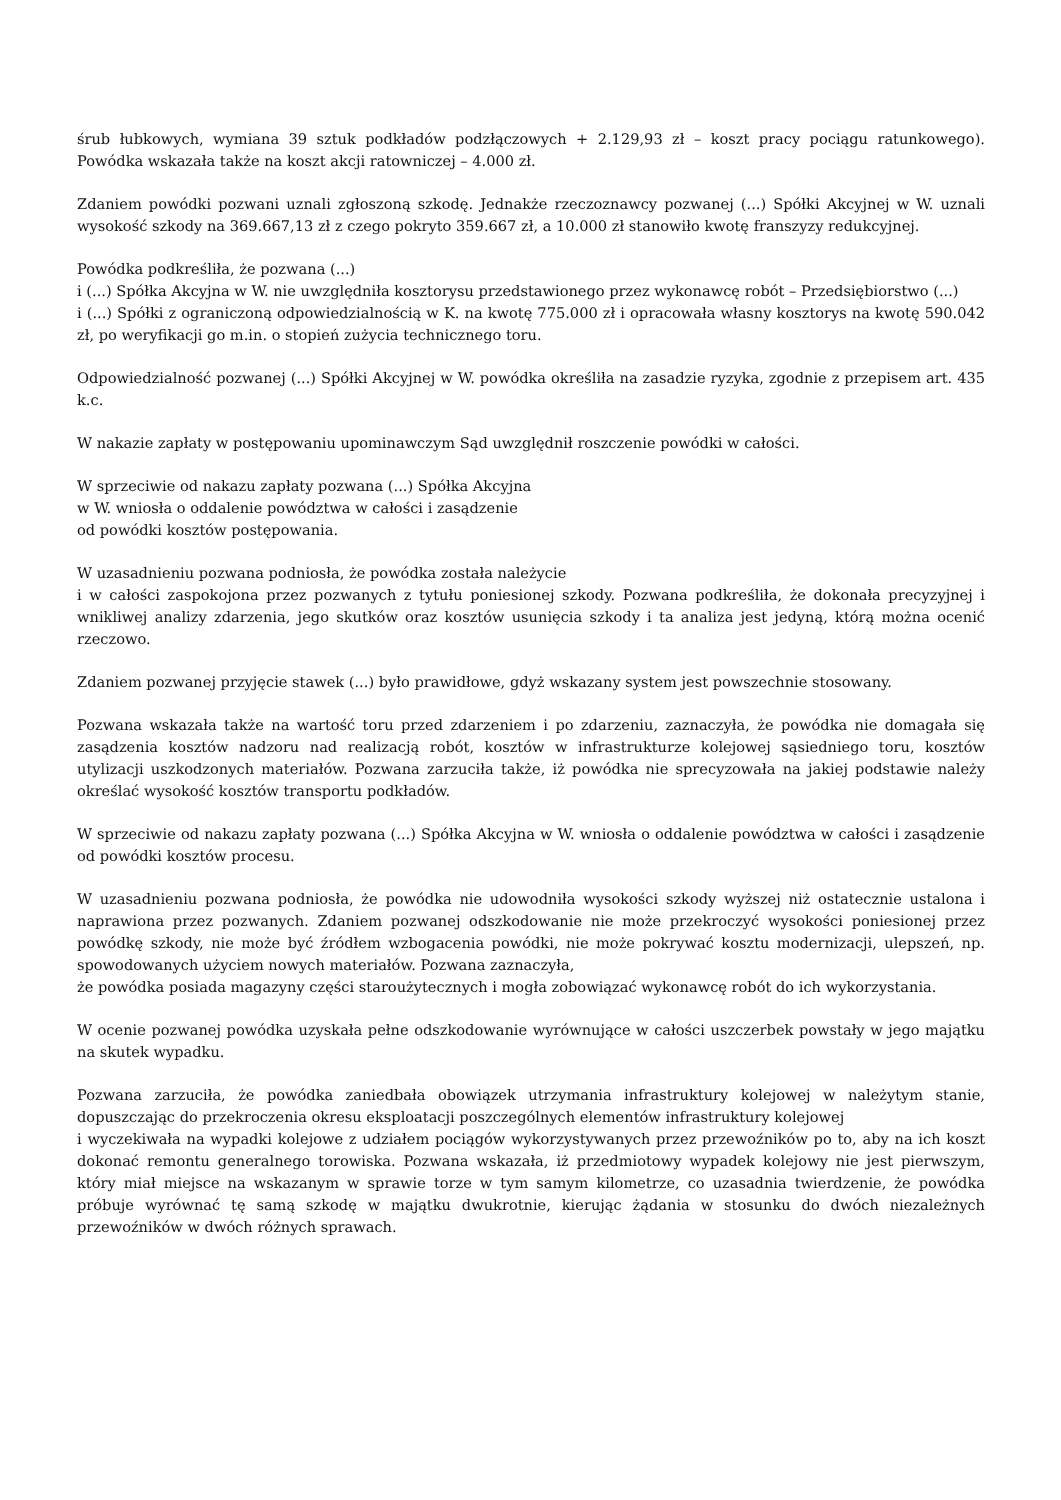śrub łubkowych, wymiana 39 sztuk podkładów podzłączowych + 2.129,93 zł – koszt pracy pociągu ratunkowego). Powódka wskazała także na koszt akcji ratowniczej – 4.000 zł.
Zdaniem powódki pozwani uznali zgłoszoną szkodę. Jednakże rzeczoznawcy pozwanej (...) Spółki Akcyjnej w W. uznali wysokość szkody na 369.667,13 zł z czego pokryto 359.667 zł, a 10.000 zł stanowiło kwotę franszyzy redukcyjnej.
Powódka podkreśliła, że pozwana (...)
i (...) Spółka Akcyjna w W. nie uwzględniła kosztorysu przedstawionego przez wykonawcę robót – Przedsiębiorstwo (...)
i (...) Spółki z ograniczoną odpowiedzialnością w K. na kwotę 775.000 zł i opracowała własny kosztorys na kwotę 590.042 zł, po weryfikacji go m.in. o stopień zużycia technicznego toru.
Odpowiedzialność pozwanej (...) Spółki Akcyjnej w W. powódka określiła na zasadzie ryzyka, zgodnie z przepisem art. 435 k.c.
W nakazie zapłaty w postępowaniu upominawczym Sąd uwzględnił roszczenie powódki w całości.
W sprzeciwie od nakazu zapłaty pozwana (...) Spółka Akcyjna
w W. wniosła o oddalenie powództwa w całości i zasądzenie
od powódki kosztów postępowania.
W uzasadnieniu pozwana podniosła, że powódka została należycie
i w całości zaspokojona przez pozwanych z tytułu poniesionej szkody. Pozwana podkreśliła, że dokonała precyzyjnej i wnikliwej analizy zdarzenia, jego skutków oraz kosztów usunięcia szkody i ta analiza jest jedyną, którą można ocenić rzeczowo.
Zdaniem pozwanej przyjęcie stawek (...) było prawidłowe, gdyż wskazany system jest powszechnie stosowany.
Pozwana wskazała także na wartość toru przed zdarzeniem i po zdarzeniu, zaznaczyła, że powódka nie domagała się zasądzenia kosztów nadzoru nad realizacją robót, kosztów w infrastrukturze kolejowej sąsiedniego toru, kosztów utylizacji uszkodzonych materiałów. Pozwana zarzuciła także, iż powódka nie sprecyzowała na jakiej podstawie należy określać wysokość kosztów transportu podkładów.
W sprzeciwie od nakazu zapłaty pozwana (...) Spółka Akcyjna w W. wniosła o oddalenie powództwa w całości i zasądzenie od powódki kosztów procesu.
W uzasadnieniu pozwana podniosła, że powódka nie udowodniła wysokości szkody wyższej niż ostatecznie ustalona i naprawiona przez pozwanych. Zdaniem pozwanej odszkodowanie nie może przekroczyć wysokości poniesionej przez powódkę szkody, nie może być źródłem wzbogacenia powódki, nie może pokrywać kosztu modernizacji, ulepszeń, np. spowodowanych użyciem nowych materiałów. Pozwana zaznaczyła,
że powódka posiada magazyny części staroużytecznych i mogła zobowiązać wykonawcę robót do ich wykorzystania.
W ocenie pozwanej powódka uzyskała pełne odszkodowanie wyrównujące w całości uszczerbek powstały w jego majątku na skutek wypadku.
Pozwana zarzuciła, że powódka zaniedbała obowiązek utrzymania infrastruktury kolejowej w należytym stanie, dopuszczając do przekroczenia okresu eksploatacji poszczególnych elementów infrastruktury kolejowej
i wyczekiwała na wypadki kolejowe z udziałem pociągów wykorzystywanych przez przewoźników po to, aby na ich koszt dokonać remontu generalnego torowiska. Pozwana wskazała, iż przedmiotowy wypadek kolejowy nie jest pierwszym, który miał miejsce na wskazanym w sprawie torze w tym samym kilometrze, co uzasadnia twierdzenie, że powódka próbuje wyrównać tę samą szkodę w majątku dwukrotnie, kierując żądania w stosunku do dwóch niezależnych przewoźników w dwóch różnych sprawach.